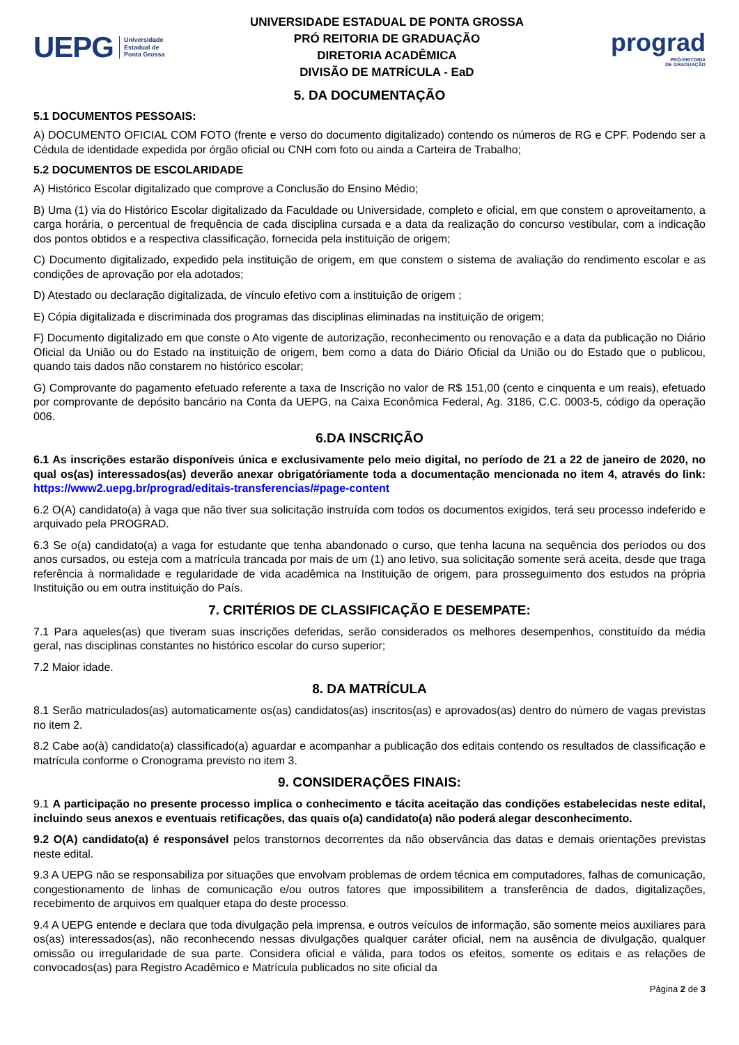UEPG Universidade
Estadual de
Ponta Grossa
UNIVERSIDADE ESTADUAL DE PONTA GROSSA
PRÓ REITORIA DE GRADUAÇÃO
DIRETORIA ACADÊMICA
DIVISÃO DE MATRÍCULA - EaD
prograd
PRÓ-REITORIA
DE GRADUAÇÃO
5. DA DOCUMENTAÇÃO
5.1 DOCUMENTOS PESSOAIS:
A) DOCUMENTO OFICIAL COM FOTO (frente e verso do documento digitalizado) contendo os números de RG e CPF. Podendo ser a Cédula de identidade expedida por órgão oficial ou CNH com foto ou ainda a Carteira de Trabalho;
5.2 DOCUMENTOS DE ESCOLARIDADE
A) Histórico Escolar digitalizado que comprove a Conclusão do Ensino Médio;
B) Uma (1) via do Histórico Escolar digitalizado da Faculdade ou Universidade, completo e oficial, em que constem o aproveitamento, a carga horária, o percentual de frequência de cada disciplina cursada e a data da realização do concurso vestibular, com a indicação dos pontos obtidos e a respectiva classificação, fornecida pela instituição de origem;
C) Documento digitalizado, expedido pela instituição de origem, em que constem o sistema de avaliação do rendimento escolar e as condições de aprovação por ela adotados;
D) Atestado ou declaração digitalizada, de vínculo efetivo com a instituição de origem ;
E) Cópia digitalizada e discriminada dos programas das disciplinas eliminadas na instituição de origem;
F) Documento digitalizado em que conste o Ato vigente de autorização, reconhecimento ou renovação e a data da publicação no Diário Oficial da União ou do Estado na instituição de origem, bem como a data do Diário Oficial da União ou do Estado que o publicou, quando tais dados não constarem no histórico escolar;
G) Comprovante do pagamento efetuado referente a taxa de Inscrição no valor de R$ 151,00 (cento e cinquenta e um reais), efetuado por comprovante de depósito bancário na Conta da UEPG, na Caixa Econômica Federal, Ag. 3186, C.C. 0003-5, código da operação 006.
6.DA INSCRIÇÃO
6.1 As inscrições estarão disponíveis única e exclusivamente pelo meio digital, no período de 21 a 22 de janeiro de 2020, no qual os(as) interessados(as) deverão anexar obrigatóriamente toda a documentação mencionada no item 4, através do link: https://www2.uepg.br/prograd/editais-transferencias/#page-content
6.2 O(A) candidato(a) à vaga que não tiver sua solicitação instruída com todos os documentos exigidos, terá seu processo indeferido e arquivado pela PROGRAD.
6.3 Se o(a) candidato(a) a vaga for estudante que tenha abandonado o curso, que tenha lacuna na sequência dos períodos ou dos anos cursados, ou esteja com a matrícula trancada por mais de um (1) ano letivo, sua solicitação somente será aceita, desde que traga referência à normalidade e regularidade de vida acadêmica na Instituição de origem, para prosseguimento dos estudos na própria Instituição ou em outra instituição do País.
7. CRITÉRIOS DE CLASSIFICAÇÃO E DESEMPATE:
7.1 Para aqueles(as) que tiveram suas inscrições deferidas, serão considerados os melhores desempenhos, constituído da média geral, nas disciplinas constantes no histórico escolar do curso superior;
7.2 Maior idade.
8. DA MATRÍCULA
8.1 Serão matriculados(as) automaticamente os(as) candidatos(as) inscritos(as) e aprovados(as) dentro do número de vagas previstas no item 2.
8.2 Cabe ao(à) candidato(a) classificado(a) aguardar e acompanhar a publicação dos editais contendo os resultados de classificação e matrícula conforme o Cronograma previsto no item 3.
9. CONSIDERAÇÕES FINAIS:
9.1 A participação no presente processo implica o conhecimento e tácita aceitação das condições estabelecidas neste edital, incluindo seus anexos e eventuais retificações, das quais o(a) candidato(a) não poderá alegar desconhecimento.
9.2 O(A) candidato(a) é responsável pelos transtornos decorrentes da não observância das datas e demais orientações previstas neste edital.
9.3 A UEPG não se responsabiliza por situações que envolvam problemas de ordem técnica em computadores, falhas de comunicação, congestionamento de linhas de comunicação e/ou outros fatores que impossibilitem a transferência de dados, digitalizações, recebimento de arquivos em qualquer etapa do deste processo.
9.4 A UEPG entende e declara que toda divulgação pela imprensa, e outros veículos de informação, são somente meios auxiliares para os(as) interessados(as), não reconhecendo nessas divulgações qualquer caráter oficial, nem na ausência de divulgação, qualquer omissão ou irregularidade de sua parte. Considera oficial e válida, para todos os efeitos, somente os editais e as relações de convocados(as) para Registro Acadêmico e Matrícula publicados no site oficial da
Página 2 de 3